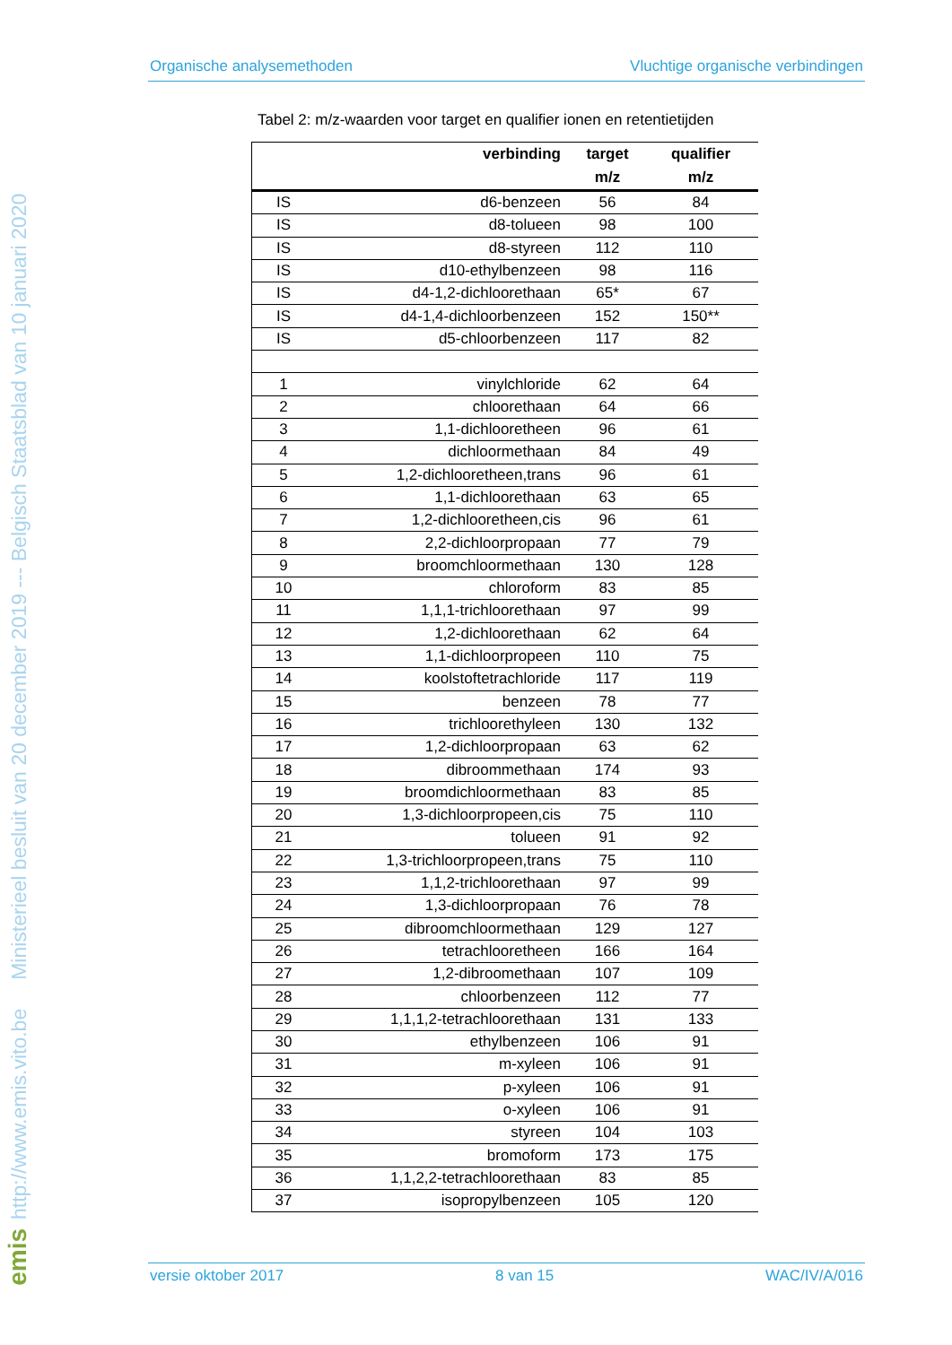http://www.emis.vito.be Ministerieel besluit van 20 december 2019 --- Belgisch Staatsblad van 10 januari 2020
emis
Organische analysemethoden Vluchtige organische verbindingen
Tabel 2: m/z-waarden voor target en qualifier ionen en retentietijden
| | verbinding | target | qualifier |
| --- | --- | --- | --- |
| | | m/z | m/z |
| IS | d6-benzeen | 56 | 84 |
| IS | d8-tolueen | 98 | 100 |
| IS | d8-styreen | 112 | 110 |
| IS | d10-ethylbenzeen | 98 | 116 |
| IS | d4-1,2-dichloorethaan | 65* | 67 |
| IS | d4-1,4-dichloorbenzeen | 152 | 150** |
| IS | d5-chloorbenzeen | 117 | 82 |
| 1 | vinylchloride | 62 | 64 |
| 2 | chloorethaan | 64 | 66 |
| 3 | 1,1-dichlooretheen | 96 | 61 |
| 4 | dichloormethaan | 84 | 49 |
| 5 | 1,2-dichlooretheen,trans | 96 | 61 |
| 6 | 1,1-dichloorethaan | 63 | 65 |
| 7 | 1,2-dichlooretheen,cis | 96 | 61 |
| 8 | 2,2-dichloorpropaan | 77 | 79 |
| 9 | broomchloormethaan | 130 | 128 |
| 10 | chloroform | 83 | 85 |
| 11 | 1,1,1-trichloorethaan | 97 | 99 |
| 12 | 1,2-dichloorethaan | 62 | 64 |
| 13 | 1,1-dichloorpropeen | 110 | 75 |
| 14 | koolstoftetrachloride | 117 | 119 |
| 15 | benzeen | 78 | 77 |
| 16 | trichloorethyleen | 130 | 132 |
| 17 | 1,2-dichloorpropaan | 63 | 62 |
| 18 | dibroommethaan | 174 | 93 |
| 19 | broomdichloormethaan | 83 | 85 |
| 20 | 1,3-dichloorpropeen,cis | 75 | 110 |
| 21 | tolueen | 91 | 92 |
| 22 | 1,3-trichloorpropeen,trans | 75 | 110 |
| 23 | 1,1,2-trichloorethaan | 97 | 99 |
| 24 | 1,3-dichloorpropaan | 76 | 78 |
| 25 | dibroomchloormethaan | 129 | 127 |
| 26 | tetrachlooretheen | 166 | 164 |
| 27 | 1,2-dibroomethaan | 107 | 109 |
| 28 | chloorbenzeen | 112 | 77 |
| 29 | 1,1,1,2-tetrachloorethaan | 131 | 133 |
| 30 | ethylbenzeen | 106 | 91 |
| 31 | m-xyleen | 106 | 91 |
| 32 | p-xyleen | 106 | 91 |
| 33 | o-xyleen | 106 | 91 |
| 34 | styreen | 104 | 103 |
| 35 | bromoform | 173 | 175 |
| 36 | 1,1,2,2-tetrachloorethaan | 83 | 85 |
| 37 | isopropylbenzeen | 105 | 120 |
versie oktober 2017 8 van 15 WAC/IV/A/016